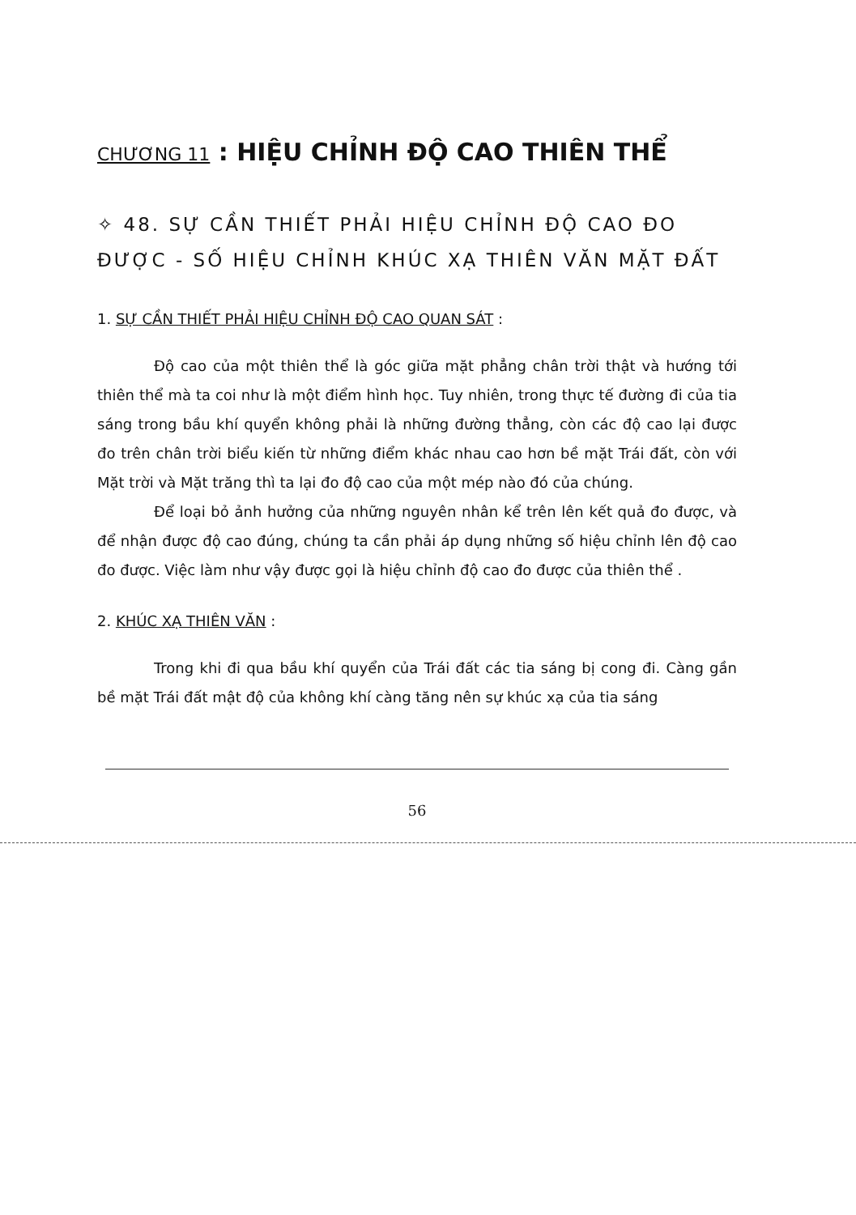CHƯƠNG 11 : HIỆU CHỈNH ĐỘ CAO THIÊN THỂ
✧ 48. SỰ CẦN THIẾT PHẢI HIỆU CHỈNH ĐỘ CAO ĐO ĐƯỢC - SỐ HIỆU CHỈNH KHÚC XẠ THIÊN VĂN MẶT ĐẤT
1. SỰ CẦN THIẾT PHẢI HIỆU CHỈNH ĐỘ CAO QUAN SÁT :
Độ cao của một thiên thể là góc giữa mặt phẳng chân trời thật và hướng tới thiên thể mà ta coi như là một điểm hình học. Tuy nhiên, trong thực tế đường đi của tia sáng trong bầu khí quyển không phải là những đường thẳng, còn các độ cao lại được đo trên chân trời biểu kiến từ những điểm khác nhau cao hơn bề mặt Trái đất, còn với Mặt trời và Mặt trăng thì ta lại đo độ cao của một mép nào đó của chúng.
Để loại bỏ ảnh hưởng của những nguyên nhân kể trên lên kết quả đo được, và để nhận được độ cao đúng, chúng ta cần phải áp dụng những số hiệu chỉnh lên độ cao đo được. Việc làm như vậy được gọi là hiệu chỉnh độ cao đo được của thiên thể .
2. KHÚC XẠ THIÊN VĂN :
Trong khi đi qua bầu khí quyển của Trái đất các tia sáng bị cong đi. Càng gần bề mặt Trái đất mật độ của không khí càng tăng nên sự khúc xạ của tia sáng
56